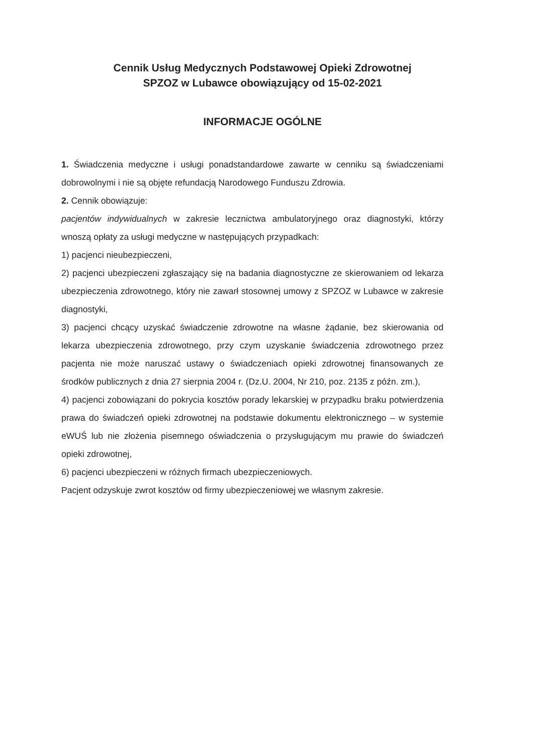Cennik Usług Medycznych Podstawowej Opieki Zdrowotnej
SPZOZ w Lubawce obowiązujący od 15-02-2021
INFORMACJE OGÓLNE
1. Świadczenia medyczne i usługi ponadstandardowe zawarte w cenniku są świadczeniami dobrowolnymi i nie są objęte refundacją Narodowego Funduszu Zdrowia.
2. Cennik obowiązuje:
pacjentów indywidualnych w zakresie lecznictwa ambulatoryjnego oraz diagnostyki, którzy wnoszą opłaty za usługi medyczne w następujących przypadkach:
1) pacjenci nieubezpieczeni,
2) pacjenci ubezpieczeni zgłaszający się na badania diagnostyczne ze skierowaniem od lekarza ubezpieczenia zdrowotnego, który nie zawarł stosownej umowy z SPZOZ w Lubawce w zakresie diagnostyki,
3) pacjenci chcący uzyskać świadczenie zdrowotne na własne żądanie, bez skierowania od lekarza ubezpieczenia zdrowotnego, przy czym uzyskanie świadczenia zdrowotnego przez pacjenta nie może naruszać ustawy o świadczeniach opieki zdrowotnej finansowanych ze środków publicznych z dnia 27 sierpnia 2004 r. (Dz.U. 2004, Nr 210, poz. 2135 z późn. zm.),
4) pacjenci zobowiązani do pokrycia kosztów porady lekarskiej w przypadku braku potwierdzenia prawa do świadczeń opieki zdrowotnej na podstawie dokumentu elektronicznego – w systemie eWUŚ lub nie złożenia pisemnego oświadczenia o przysługującym mu prawie do świadczeń opieki zdrowotnej,
6) pacjenci ubezpieczeni w różnych firmach ubezpieczeniowych.
Pacjent odzyskuje zwrot kosztów od firmy ubezpieczeniowej we własnym zakresie.